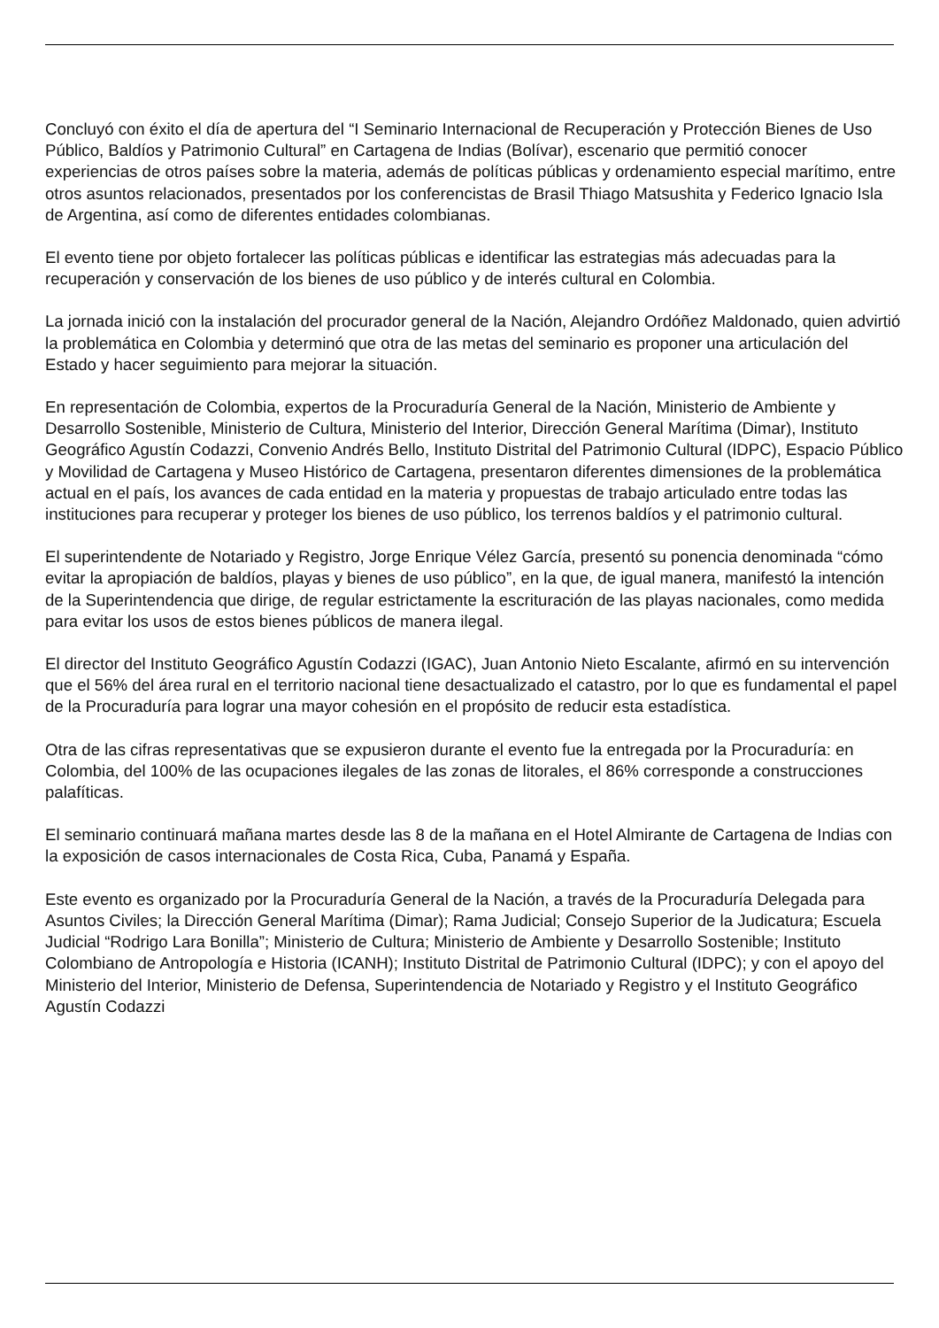Concluyó con éxito el día de apertura del “I Seminario Internacional de Recuperación y Protección Bienes de Uso Público, Baldíos y Patrimonio Cultural” en Cartagena de Indias (Bolívar), escenario que permitió conocer experiencias de otros países sobre la materia, además de políticas públicas y ordenamiento especial marítimo, entre otros asuntos relacionados, presentados por los conferencistas de Brasil Thiago Matsushita y Federico Ignacio Isla de Argentina, así como de diferentes entidades colombianas.
El evento tiene por objeto fortalecer las políticas públicas e identificar las estrategias más adecuadas para la recuperación y conservación de los bienes de uso público y de interés cultural en Colombia.
La jornada inició con la instalación del procurador general de la Nación, Alejandro Ordóñez Maldonado, quien advirtió la problemática en Colombia y determinó que otra de las metas del seminario es proponer una articulación del Estado y hacer seguimiento para mejorar la situación.
En representación de Colombia, expertos de la Procuraduría General de la Nación, Ministerio de Ambiente y Desarrollo Sostenible, Ministerio de Cultura, Ministerio del Interior, Dirección General Marítima (Dimar), Instituto Geográfico Agustín Codazzi, Convenio Andrés Bello, Instituto Distrital del Patrimonio Cultural (IDPC), Espacio Público y Movilidad de Cartagena y Museo Histórico de Cartagena, presentaron diferentes dimensiones de la problemática actual en el país, los avances de cada entidad en la materia y propuestas de trabajo articulado entre todas las instituciones para recuperar y proteger los bienes de uso público, los terrenos baldíos y el patrimonio cultural.
El superintendente de Notariado y Registro, Jorge Enrique Vélez García, presentó su ponencia denominada “cómo evitar la apropiación de baldíos, playas y bienes de uso público”, en la que, de igual manera, manifestó la intención de la Superintendencia que dirige, de regular estrictamente la escrituración de las playas nacionales, como medida para evitar los usos de estos bienes públicos de manera ilegal.
El director del Instituto Geográfico Agustín Codazzi (IGAC), Juan Antonio Nieto Escalante, afirmó en su intervención que el 56% del área rural en el territorio nacional tiene desactualizado el catastro, por lo que es fundamental el papel de la Procuraduría para lograr una mayor cohesión en el propósito de reducir esta estadística.
Otra de las cifras representativas que se expusieron durante el evento fue la entregada por la Procuraduría: en Colombia, del 100% de las ocupaciones ilegales de las zonas de litorales, el 86% corresponde a construcciones palafíticas.
El seminario continuará mañana martes desde las 8 de la mañana en el Hotel Almirante de Cartagena de Indias con la exposición de casos internacionales de Costa Rica, Cuba, Panamá y España.
Este evento es organizado por la Procuraduría General de la Nación, a través de la Procuraduría Delegada para Asuntos Civiles; la Dirección General Marítima (Dimar); Rama Judicial; Consejo Superior de la Judicatura; Escuela Judicial “Rodrigo Lara Bonilla”; Ministerio de Cultura; Ministerio de Ambiente y Desarrollo Sostenible; Instituto Colombiano de Antropología e Historia (ICANH); Instituto Distrital de Patrimonio Cultural (IDPC); y con el apoyo del Ministerio del Interior, Ministerio de Defensa, Superintendencia de Notariado y Registro y el Instituto Geográfico Agustín Codazzi